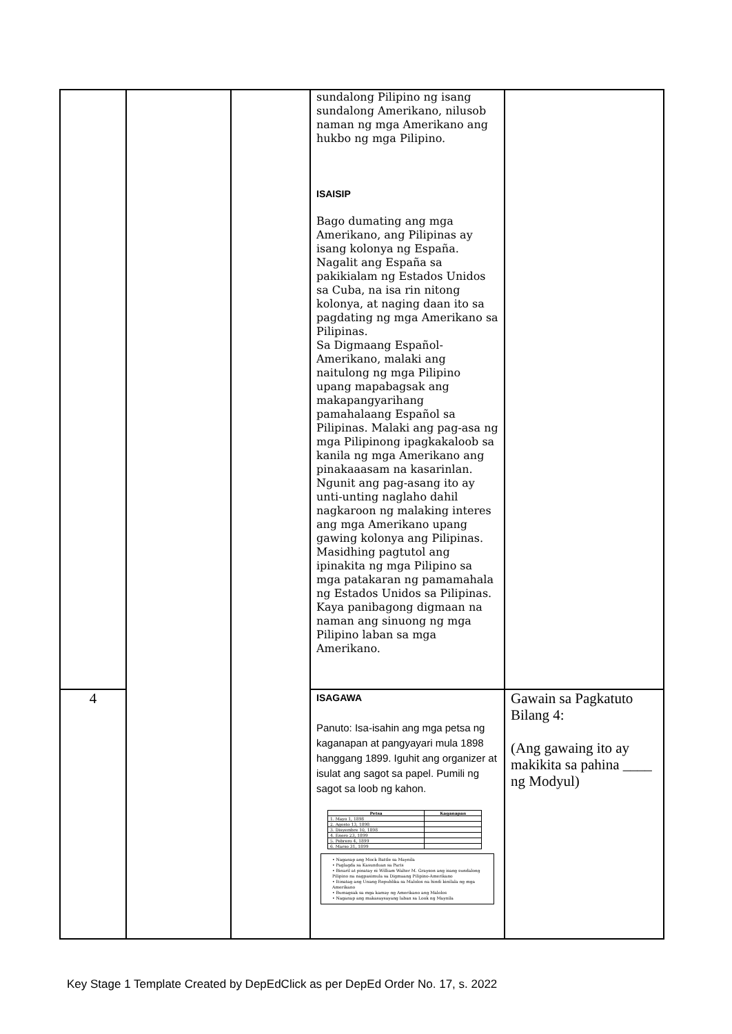| | | | sundalong Pilipino ng isang sundalong Amerikano, nilusob naman ng mga Amerikano ang hukbo ng mga Pilipino. ISAISIP Bago dumating ang mga Amerikano, ang Pilipinas ay isang kolonya ng España. Nagalit ang España sa pakikialam ng Estados Unidos sa Cuba, na isa rin nitong kolonya, at naging daan ito sa pagdating ng mga Amerikano sa Pilipinas. Sa Digmaang Español-Amerikano, malaki ang naitulong ng mga Pilipino upang mapabagsak ang makapangyarihang pamahalaang Español sa Pilipinas. Malaki ang pag-asa ng mga Pilipinong ipagkakaloob sa kanila ng mga Amerikano ang pinakaaasam na kasarinlan. Ngunit ang pag-asang ito ay unti-unting naglaho dahil nagkaroon ng malaking interes ang mga Amerikano upang gawing kolonya ang Pilipinas. Masidhing pagtutol ang ipinakita ng mga Pilipino sa mga patakaran ng pamamahala ng Estados Unidos sa Pilipinas. Kaya panibagong digmaan na naman ang sinuong ng mga Pilipino laban sa mga Amerikano. | |
| 4 | | | ISAGAWA Panuto: Isa-isahin ang mga petsa ng kaganapan at pangyayari mula 1898 hanggang 1899. Iguhit ang organizer at isulat ang sagot sa papel. Pumili ng sagot sa loob ng kahon. / Petsa / Kaganapan / / --- / --- / / 1. Mayo 1, 1898 / / / 2. Agosto 13, 1898 / / / 3. Disyembre 10, 1898 / / / 4. Enero 23, 1899 / / / 5. Pebrero 4, 1899 / / / 6. Marso 31, 1899 / / • Naganap ang Mock Battle sa Maynila • Paglagda sa Kasunduan sa Paris • Binaril at pinatay ni William Walter M. Grayson ang isang sundalong Pilipino na nagpasimula sa Digmaang Pilipino-Amerikano • Itinatag ang Unang Republika sa Malolos na hindi kinilala ng mga Amerikano • Bumagsak sa mga kamay ng Amerikano ang Malolos • Naganap ang makasaysayang laban sa Look ng Maynila | Gawain sa Pagkatuto Bilang 4: (Ang gawaing ito ay makikita sa pahina ____ ng Modyul) |
Key Stage 1 Template Created by DepEdClick as per DepEd Order No. 17, s. 2022